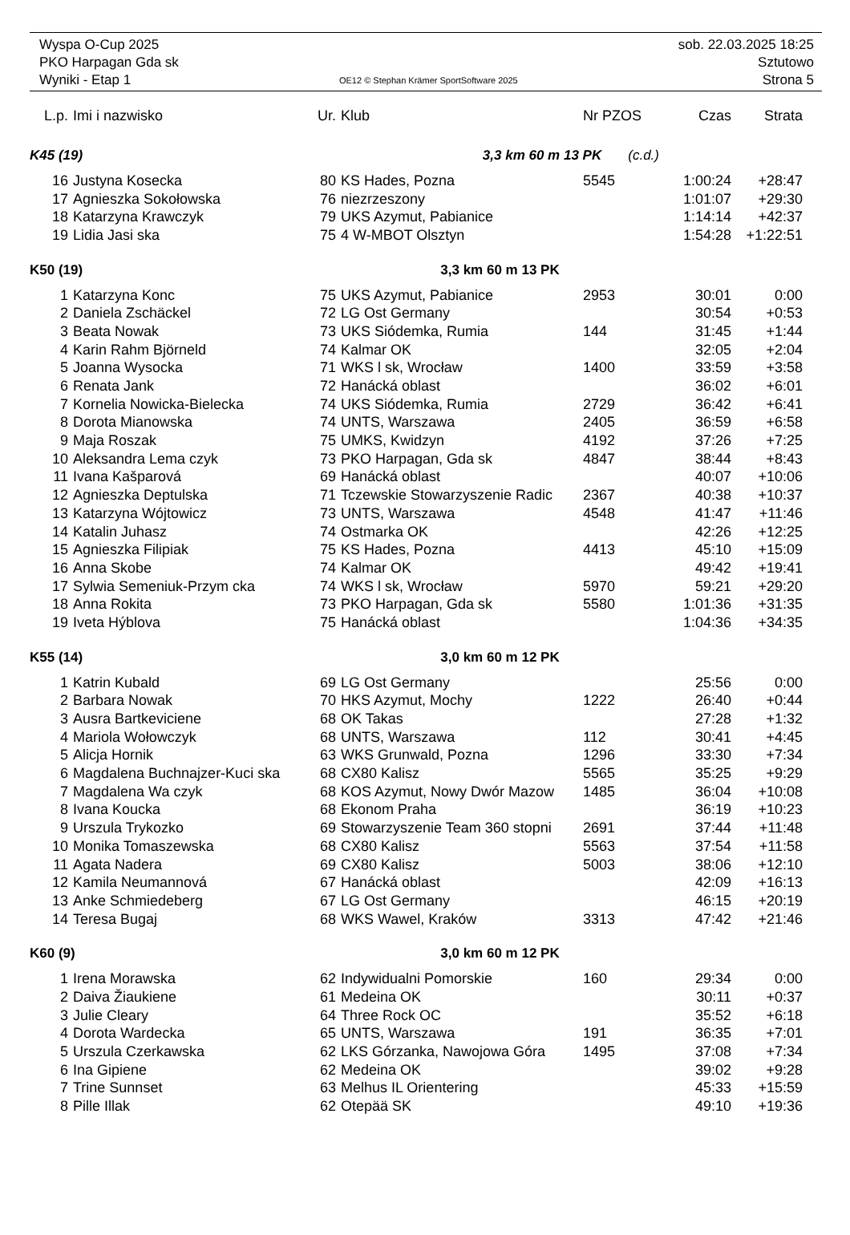Wyspa O-Cup 2025
PKO Harpagan Gda sk
Wyniki - Etap 1
OE12 © Stephan Krämer SportSoftware 2025
sob. 22.03.2025 18:25
Sztutowo
Strona 5
| L.p. | Imi i nazwisko | Ur. | Klub | Nr PZOS | Czas | Strata |
| --- | --- | --- | --- | --- | --- | --- |
| K45 (19) | | | 3,3 km 60 m 13 PK (c.d.) | | | |
| 16 | Justyna Kosecka | 80 | KS Hades, Pozna | 5545 | 1:00:24 | +28:47 |
| 17 | Agnieszka Sokołowska | 76 | niezrzeszony | | 1:01:07 | +29:30 |
| 18 | Katarzyna Krawczyk | 79 | UKS Azymut, Pabianice | | 1:14:14 | +42:37 |
| 19 | Lidia Jasi ska | 75 | 4 W-MBOT Olsztyn | | 1:54:28 | +1:22:51 |
| K50 (19) | | | 3,3 km 60 m 13 PK | | | |
| 1 | Katarzyna Konc | 75 | UKS Azymut, Pabianice | 2953 | 30:01 | 0:00 |
| 2 | Daniela Zschäckel | 72 | LG Ost Germany | | 30:54 | +0:53 |
| 3 | Beata Nowak | 73 | UKS Siódemka, Rumia | 144 | 31:45 | +1:44 |
| 4 | Karin Rahm Björneld | 74 | Kalmar OK | | 32:05 | +2:04 |
| 5 | Joanna Wysocka | 71 | WKS l sk, Wrocław | 1400 | 33:59 | +3:58 |
| 6 | Renata Jank | 72 | Hanácká oblast | | 36:02 | +6:01 |
| 7 | Kornelia Nowicka-Bielecka | 74 | UKS Siódemka, Rumia | 2729 | 36:42 | +6:41 |
| 8 | Dorota Mianowska | 74 | UNTS, Warszawa | 2405 | 36:59 | +6:58 |
| 9 | Maja Roszak | 75 | UMKS, Kwidzyn | 4192 | 37:26 | +7:25 |
| 10 | Aleksandra Lema czyk | 73 | PKO Harpagan, Gda sk | 4847 | 38:44 | +8:43 |
| 11 | Ivana Kašparová | 69 | Hanácká oblast | | 40:07 | +10:06 |
| 12 | Agnieszka Deptulska | 71 | Tczewskie Stowarzyszenie Radic | 2367 | 40:38 | +10:37 |
| 13 | Katarzyna Wójtowicz | 73 | UNTS, Warszawa | 4548 | 41:47 | +11:46 |
| 14 | Katalin Juhasz | 74 | Ostmarka OK | | 42:26 | +12:25 |
| 15 | Agnieszka Filipiak | 75 | KS Hades, Pozna | 4413 | 45:10 | +15:09 |
| 16 | Anna Skobe | 74 | Kalmar OK | | 49:42 | +19:41 |
| 17 | Sylwia Semeniuk-Przym cka | 74 | WKS l sk, Wrocław | 5970 | 59:21 | +29:20 |
| 18 | Anna Rokita | 73 | PKO Harpagan, Gda sk | 5580 | 1:01:36 | +31:35 |
| 19 | Iveta Hýblova | 75 | Hanácká oblast | | 1:04:36 | +34:35 |
| K55 (14) | | | 3,0 km 60 m 12 PK | | | |
| 1 | Katrin Kubald | 69 | LG Ost Germany | | 25:56 | 0:00 |
| 2 | Barbara Nowak | 70 | HKS Azymut, Mochy | 1222 | 26:40 | +0:44 |
| 3 | Ausra Bartkeviciene | 68 | OK Takas | | 27:28 | +1:32 |
| 4 | Mariola Wołowczyk | 68 | UNTS, Warszawa | 112 | 30:41 | +4:45 |
| 5 | Alicja Hornik | 63 | WKS Grunwald, Pozna | 1296 | 33:30 | +7:34 |
| 6 | Magdalena Buchnajzer-Kuci ska | 68 | CX80 Kalisz | 5565 | 35:25 | +9:29 |
| 7 | Magdalena Wa czyk | 68 | KOS Azymut, Nowy Dwór Mazow | 1485 | 36:04 | +10:08 |
| 8 | Ivana Koucka | 68 | Ekonom Praha | | 36:19 | +10:23 |
| 9 | Urszula Trykozko | 69 | Stowarzyszenie Team 360 stopni | 2691 | 37:44 | +11:48 |
| 10 | Monika Tomaszewska | 68 | CX80 Kalisz | 5563 | 37:54 | +11:58 |
| 11 | Agata Nadera | 69 | CX80 Kalisz | 5003 | 38:06 | +12:10 |
| 12 | Kamila Neumannová | 67 | Hanácká oblast | | 42:09 | +16:13 |
| 13 | Anke Schmiedeberg | 67 | LG Ost Germany | | 46:15 | +20:19 |
| 14 | Teresa Bugaj | 68 | WKS Wawel, Kraków | 3313 | 47:42 | +21:46 |
| K60 (9) | | | 3,0 km 60 m 12 PK | | | |
| 1 | Irena Morawska | 62 | Indywidualni Pomorskie | 160 | 29:34 | 0:00 |
| 2 | Daiva Žiaukiene | 61 | Medeina OK | | 30:11 | +0:37 |
| 3 | Julie Cleary | 64 | Three Rock OC | | 35:52 | +6:18 |
| 4 | Dorota Wardecka | 65 | UNTS, Warszawa | 191 | 36:35 | +7:01 |
| 5 | Urszula Czerkawska | 62 | LKS Górzanka, Nawojowa Góra | 1495 | 37:08 | +7:34 |
| 6 | Ina Gipiene | 62 | Medeina OK | | 39:02 | +9:28 |
| 7 | Trine Sunnset | 63 | Melhus IL Orientering | | 45:33 | +15:59 |
| 8 | Pille Illak | 62 | Otepää SK | | 49:10 | +19:36 |